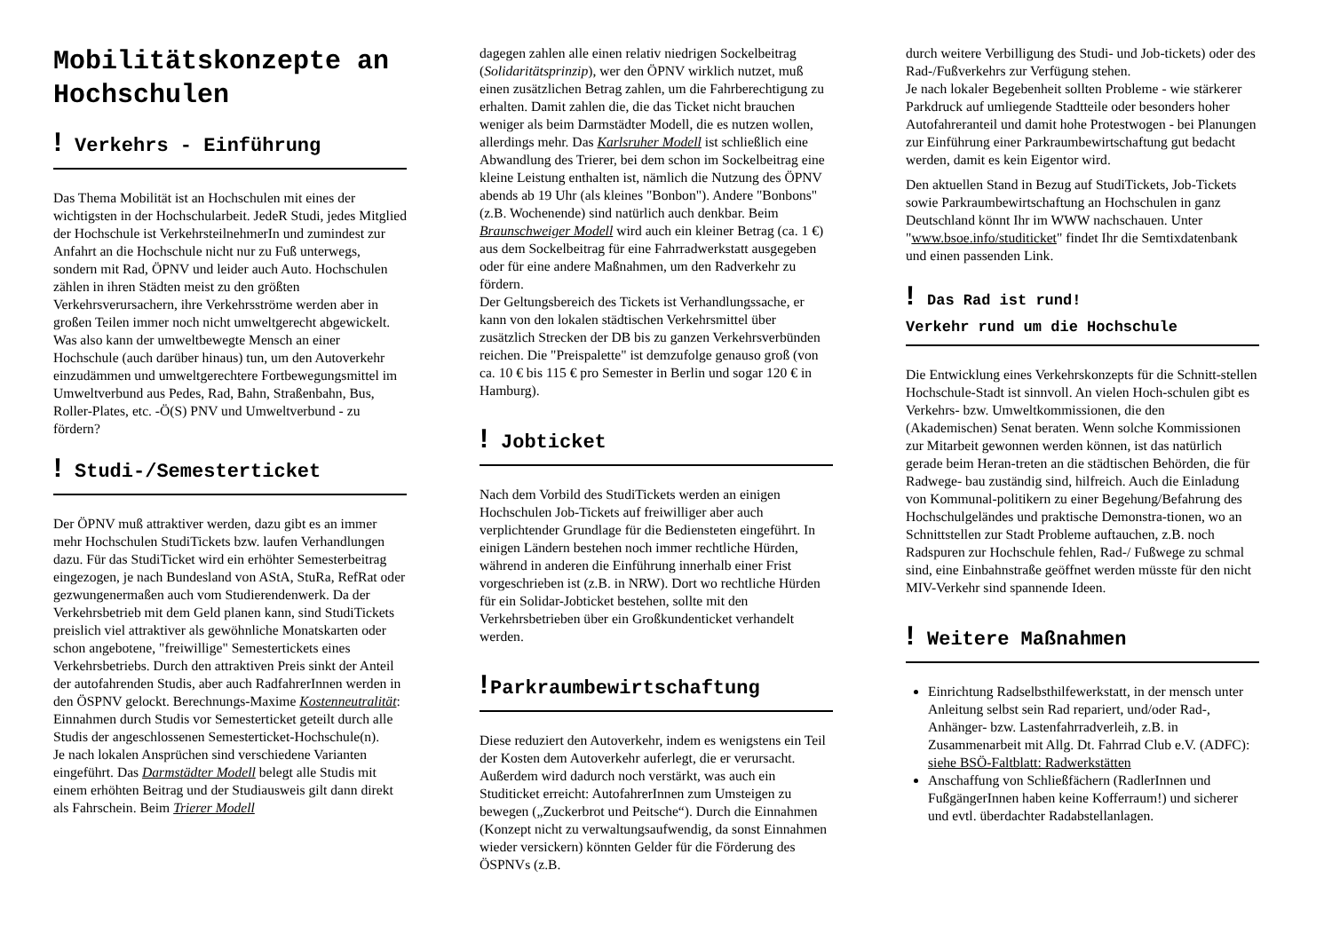Mobilitätskonzepte an Hochschulen
! Verkehrs - Einführung
Das Thema Mobilität ist an Hochschulen mit eines der wichtigsten in der Hochschularbeit. JedeR Studi, jedes Mitglied der Hochschule ist VerkehrsteilnehmerIn und zumindest zur Anfahrt an die Hochschule nicht nur zu Fuß unterwegs, sondern mit Rad, ÖPNV und leider auch Auto. Hochschulen zählen in ihren Städten meist zu den größten Verkehrsverursachern, ihre Verkehrsströme werden aber in großen Teilen immer noch nicht umweltgerecht abgewickelt.
Was also kann der umweltbewegte Mensch an einer Hochschule (auch darüber hinaus) tun, um den Autoverkehr einzudämmen und umweltgerechtere Fortbewegungsmittel im Umweltverbund aus Pedes, Rad, Bahn, Straßenbahn, Bus, Roller-Plates, etc. -Ö(S) PNV und Umweltverbund - zu fördern?
! Studi-/Semesterticket
Der ÖPNV muß attraktiver werden, dazu gibt es an immer mehr Hochschulen StudiTickets bzw. laufen Verhandlungen dazu. Für das StudiTicket wird ein erhöhter Semesterbeitrag eingezogen, je nach Bundesland von AStA, StuRa, RefRat oder gezwungenermaßen auch vom Studierendenwerk. Da der Verkehrsbetrieb mit dem Geld planen kann, sind StudiTickets preislich viel attraktiver als gewöhnliche Monatskarten oder schon angebotene, "freiwillige" Semestertickets eines Verkehrsbetriebs. Durch den attraktiven Preis sinkt der Anteil der autofahrenden Studis, aber auch RadfahrerInnen werden in den ÖSPNV gelockt. Berechnungs-Maxime Kostenneutralität: Einnahmen durch Studis vor Semesterticket geteilt durch alle Studis der angeschlossenen Semesterticket-Hochschule(n).
Je nach lokalen Ansprüchen sind verschiedene Varianten eingeführt. Das Darmstädter Modell belegt alle Studis mit einem erhöhten Beitrag und der Studiausweis gilt dann direkt als Fahrschein. Beim Trierer Modell
dagegen zahlen alle einen relativ niedrigen Sockelbeitrag (Solidaritätsprinzip), wer den ÖPNV wirklich nutzet, muß einen zusätzlichen Betrag zahlen, um die Fahrberechtigung zu erhalten. Damit zahlen die, die das Ticket nicht brauchen weniger als beim Darmstädter Modell, die es nutzen wollen, allerdings mehr. Das Karlsruher Modell ist schließlich eine Abwandlung des Trierer, bei dem schon im Sockelbeitrag eine kleine Leistung enthalten ist, nämlich die Nutzung des ÖPNV abends ab 19 Uhr (als kleines "Bonbon"). Andere "Bonbons" (z.B. Wochenende) sind natürlich auch denkbar. Beim Braunschweiger Modell wird auch ein kleiner Betrag (ca. 1 €) aus dem Sockelbeitrag für eine Fahrradwerkstatt ausgegeben oder für eine andere Maßnahmen, um den Radverkehr zu fördern.
Der Geltungsbereich des Tickets ist Verhandlungssache, er kann von den lokalen städtischen Verkehrsmittel über zusätzlich Strecken der DB bis zu ganzen Verkehrsverbünden reichen. Die "Preispalette" ist demzufolge genauso groß (von ca. 10 € bis 115 € pro Semester in Berlin und sogar 120 € in Hamburg).
! Jobticket
Nach dem Vorbild des StudiTickets werden an einigen Hochschulen Job-Tickets auf freiwilliger aber auch verplichtender Grundlage für die Bediensteten eingeführt. In einigen Ländern bestehen noch immer rechtliche Hürden, während in anderen die Einführung innerhalb einer Frist vorgeschrieben ist (z.B. in NRW). Dort wo rechtliche Hürden für ein Solidar-Jobticket bestehen, sollte mit den Verkehrsbetrieben über ein Großkundenticket verhandelt werden.
!Parkraumbewirtschaftung
Diese reduziert den Autoverkehr, indem es wenigstens ein Teil der Kosten dem Autoverkehr auferlegt, die er verursacht. Außerdem wird dadurch noch verstärkt, was auch ein Studiticket erreicht: AutofahrerInnen zum Umsteigen zu bewegen („Zuckerbrot und Peitsche“). Durch die Einnahmen (Konzept nicht zu verwaltungsaufwendig, da sonst Einnahmen wieder versickern) könnten Gelder für die Förderung des ÖSPNVs (z.B.
durch weitere Verbilligung des Studi- und Job-tickets) oder des Rad-/Fußverkehrs zur Verfügung stehen.
Je nach lokaler Begebenheit sollten Probleme - wie stärkerer Parkdruck auf umliegende Stadtteile oder besonders hoher Autofahreranteil und damit hohe Protestwogen - bei Planungen zur Einführung einer Parkraumbewirtschaftung gut bedacht werden, damit es kein Eigentor wird.
Den aktuellen Stand in Bezug auf StudiTickets, Job-Tickets sowie Parkraumbewirtschaftung an Hochschulen in ganz Deutschland könnt Ihr im WWW nachschauen. Unter "www.bsoe.info/studiticket" findet Ihr die Semtixdatenbank und einen passenden Link.
! Das Rad ist rund!
Verkehr rund um die Hochschule
Die Entwicklung eines Verkehrskonzepts für die Schnitt-stellen Hochschule-Stadt ist sinnvoll. An vielen Hoch-schulen gibt es Verkehrs- bzw. Umweltkommissionen, die den (Akademischen) Senat beraten. Wenn solche Kommissionen zur Mitarbeit gewonnen werden können, ist das natürlich gerade beim Heran-treten an die städtischen Behörden, die für Radwege- bau zuständig sind, hilfreich. Auch die Einladung von Kommunal-politikern zu einer Begehung/Befahrung des Hochschulgeländes und praktische Demonstra-tionen, wo an Schnittstellen zur Stadt Probleme auftauchen, z.B. noch Radspuren zur Hochschule fehlen, Rad-/ Fußwege zu schmal sind, eine Einbahnstraße geöffnet werden müsste für den nicht MIV-Verkehr sind spannende Ideen.
! Weitere Maßnahmen
Einrichtung Radselbsthilfewerkstatt, in der mensch unter Anleitung selbst sein Rad repariert, und/oder Rad-, Anhänger- bzw. Lastenfahrradverleih, z.B. in Zusammenarbeit mit Allg. Dt. Fahrrad Club e.V. (ADFC): siehe BSÖ-Faltblatt: Radwerkstätten
Anschaffung von Schließfächern (RadlerInnen und FußgängerInnen haben keine Kofferraum!) und sicherer und evtl. überdachter Radabstellanlagen.